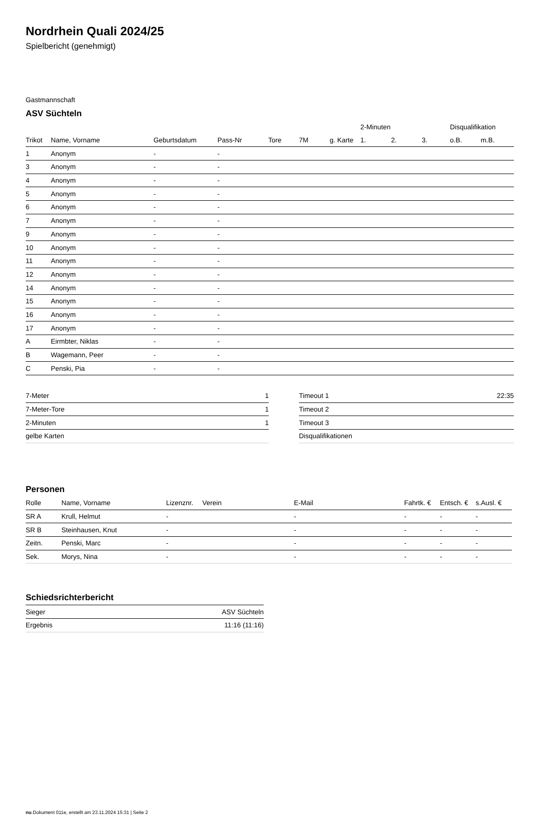Nordrhein Quali 2024/25
Spielbericht (genehmigt)
Gastmannschaft
ASV Süchteln
| | | | | | | | 2-Minuten | | | Disqualifikation | |
| Trikot | Name, Vorname | Geburtsdatum | Pass-Nr | Tore | 7M | g. Karte | 1. | 2. | 3. | o.B. | m.B. |
| 1 | Anonym | - | - | | | | | | | | |
| 3 | Anonym | - | - | | | | | | | | |
| 4 | Anonym | - | - | | | | | | | | |
| 5 | Anonym | - | - | | | | | | | | |
| 6 | Anonym | - | - | | | | | | | | |
| 7 | Anonym | - | - | | | | | | | | |
| 9 | Anonym | - | - | | | | | | | | |
| 10 | Anonym | - | - | | | | | | | | |
| 11 | Anonym | - | - | | | | | | | | |
| 12 | Anonym | - | - | | | | | | | | |
| 14 | Anonym | - | - | | | | | | | | |
| 15 | Anonym | - | - | | | | | | | | |
| 16 | Anonym | - | - | | | | | | | | |
| 17 | Anonym | - | - | | | | | | | | |
| A | Eirmbter, Niklas | - | - | | | | | | | | |
| B | Wagemann, Peer | - | - | | | | | | | | |
| C | Penski, Pia | - | - | | | | | | | | |
| 7-Meter | 1 |
| 7-Meter-Tore | 1 |
| 2-Minuten | 1 |
| gelbe Karten | |
| Timeout 1 | 22:35 |
| Timeout 2 | |
| Timeout 3 | |
| Disqualifikationen | |
Personen
| Rolle | Name, Vorname | Lizenznr. | Verein | E-Mail | Fahrtk. € | Entsch. € | s.Ausl. € |
| --- | --- | --- | --- | --- | --- | --- | --- |
| SR A | Krull, Helmut | - | | - | - | - | - |
| SR B | Steinhausen, Knut | - | | - | - | - | - |
| Zeitn. | Penski, Marc | - | | - | - | - | - |
| Sek. | Morys, Nina | - | | - | - | - | - |
Schiedsrichterbericht
| Sieger | ASV Süchteln |
| Ergebnis | 11:16 (11:16) |
nu.Dokument 011e, erstellt am 23.11.2024 15:31 | Seite 2